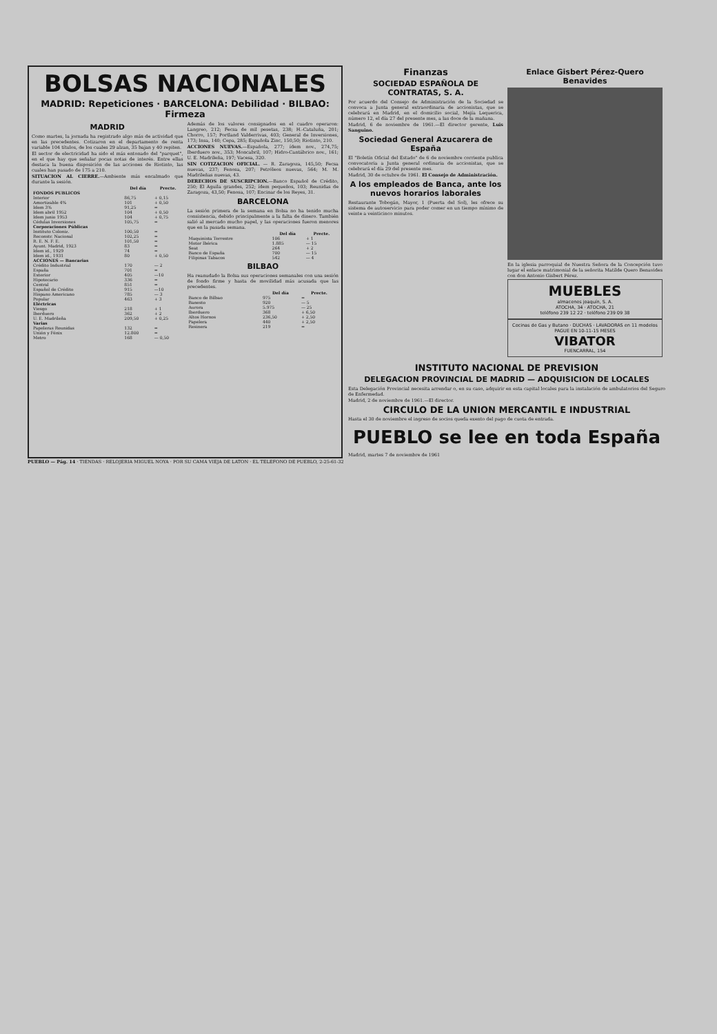BOLSAS NACIONALES
MADRID: Repeticiones · BARCELONA: Debilidad · BILBAO: Firmeza
MADRID
Como martes, la jornada ha registrado algo más de actividad que en las precedentes. Cotizaron en el departamento de renta variable 104 títulos, de los cuales 29 alzan, 35 bajan y 40 repiten.
El sector de electricidad ha sido el más entonado del "parquet", en el que hay que señalar pocas notas de interés. Entre ellas destaca la buena disposición de las acciones de Riotinto, las cuales han pasado de 175 a 210.
SITUACION AL CIERRE.—Ambiente más encalmado que durante la sesión.
| | Del día | Precte. |
| --- | --- | --- |
| FONDOS PUBLICOS | | |
| Interior | 86,75 | + 0,15 |
| Amortizable 4% | 101 | + 0,50 |
| Idem 3% | 91,25 | = |
| Idem abril 1952 | 104 | + 0,50 |
| Idem junio 1953 | 104 | + 0,75 |
| Cédulas Inversiones | 105,75 | = |
| Corporaciones Públicas | | |
| Instituto Coloniz. | 100,50 | = |
| Reconstr. Nacional | 102,25 | = |
| R. E. N. F. E. | 101,50 | = |
| Ayunt. Madrid, 1923 | 83 | = |
| Idem id., 1929 | 74 | = |
| Idem id., 1931 | 80 | + 0,50 |
| ACCIONES — Bancarias | | |
| Crédito Industrial | 170 | — 2 |
| España | 701 | = |
| Exterior | 405 | —10 |
| Hipotecario | 336 | = |
| Central | 851 | = |
| Español de Crédito | 915 | —10 |
| Hispano Americano | 785 | — 3 |
| Popular | 463 | + 3 |
| Eléctricas | | |
| Viesgo | 218 | + 1 |
| Iberduero | 362 | + 2 |
| U. E. Madrileña | 209,50 | + 0,25 |
| Varias | | |
| Papeleras Reunidas | 132 | = |
| Unión y Fénix | 12.800 | = |
| Metro | 168 | — 0,50 |
Además de los valores consignados en el cuadro operaron: Langreo, 212; Fecsa de mil pesetas, 238; H.-Cataluña, 201; Chorro, 157; Portland Valderrivas, 403; General de Inversiones, 173; Insa, 140; Cepa, 285; Española Zinc, 150,50; Riotinto, 210.
ACCIONES NUEVAS.—Española, 277; ídem nov., 274,75; Iberduero nov., 353; Moncabril, 107; Hidro-Cantábrico nov., 161; U. E. Madrileña, 197; Vacesa, 320.
SIN COTIZACION OFICIAL. — R. Zaragoza, 145,50; Fecsa nuevas, 237; Fenosa, 207; Petróleos nuevas, 564; M. M. Madrileñas nuevas, 43.
DERECHOS DE SUSCRIPCION.—Banco Español de Crédito, 250; El Aguila grandes, 252; ídem pequeños, 103; Reunidas de Zaragoza, 43,50; Fenosa, 107; Encinar de los Reyes, 31.
BARCELONA
La sesión primera de la semana en Bolsa no ha tenido mucha consistencia, debido principalmente a la falta de dinero. También salió al mercado mucho papel, y las operaciones fueron menores que en la pasada semana.
| | Del día | Precte. |
| --- | --- | --- |
| Maquinista Terrestre | 106 | + 1 |
| Motor Ibérica | 1.885 | — 15 |
| Seat | 264 | + 2 |
| Banco de España | 700 | — 15 |
| Filipinas Tabacos | 542 | — 4 |
BILBAO
Ha reanudado la Bolsa sus operaciones semanales con una sesión de fondo firme y hasta de movilidad más acusada que las precedentes.
| | Del día | Precte. |
| --- | --- | --- |
| Banco de Bilbao | 975 | = |
| Banesto | 920 | — 5 |
| Aurora | 5.975 | — 25 |
| Iberduero | 368 | + 6,50 |
| Altos Hornos | 236,50 | + 2,50 |
| Papelera | 440 | + 2,50 |
| Resinera | 219 | = |
Finanzas
SOCIEDAD ESPAÑOLA DE CONTRATAS, S. A.
Por acuerdo del Consejo de Administración de la Sociedad se convoca a Junta general extraordinaria de accionistas, que se celebrará en Madrid, en el domicilio social, Mejía Lequerica, número 12, el día 27 del presente mes, a las doce de la mañana.
Madrid, 6 de noviembre de 1961.—El director gerente, Luis Sanguino.
Sociedad General Azucarera de España
El "Boletín Oficial del Estado" de 6 de noviembre corriente publica convocatoria a Junta general ordinaria de accionistas, que se celebrará el día 29 del presente mes.
Madrid, 30 de octubre de 1961. El Consejo de Administración.
A los empleados de Banca, ante los nuevos horarios laborales
Restaurante Tobogán, Mayor, 1 (Puerta del Sol), les ofrece su sistema de autoservicio para poder comer en un tiempo mínimo de veinte a veinticinco minutos.
Enlace Gisbert Pérez-Quero Benavides
En la iglesia parroquial de Nuestra Señora de la Concepción tuvo lugar el enlace matrimonial de la señorita Matilde Quero Benavides con don Antonio Gisbert Pérez.
MUEBLES
almacenes joaquín, S. A.
ATOCHA, 34 · ATOCHA, 21
teléfono 239 12 22 · teléfono 239 09 38
Cocinas de Gas y Butano · DUCHAS · LAVADORAS en 11 modelos
PAGUE EN 10-11-15 MESES
VIBATOR
FUENCARRAL, 154
INSTITUTO NACIONAL DE PREVISION
DELEGACION PROVINCIAL DE MADRID — ADQUISICION DE LOCALES
Esta Delegación Provincial necesita arrendar o, en su caso, adquirir en esta capital locales para la instalación de ambulatorios del Seguro de Enfermedad.
Madrid, 2 de noviembre de 1961.—El director.
CIRCULO DE LA UNION MERCANTIL E INDUSTRIAL
Hasta el 30 de noviembre el ingreso de socios queda exento del pago de cuota de entrada.
PUEBLO se lee en toda España
Madrid, martes 7 de noviembre de 1961
PUEBLO — Pág. 14 · TIENDAS · RELOJERIA MIGUEL NOYA · POR SU CAMA VIEJA DE LATON · EL TELEFONO DE PUEBLO, 2-25-61-32